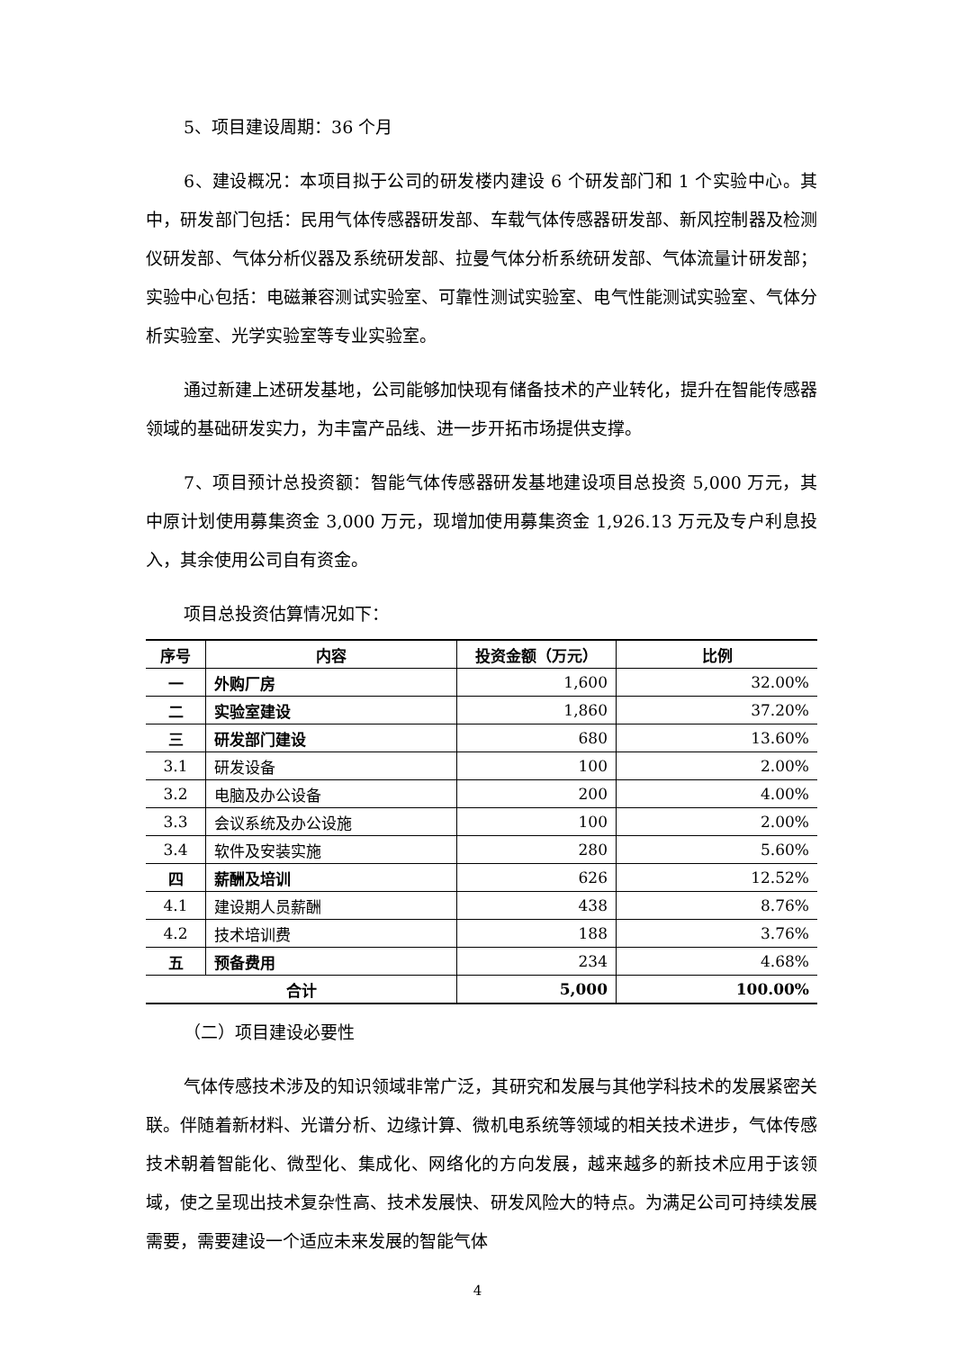5、项目建设周期：36 个月
6、建设概况：本项目拟于公司的研发楼内建设 6 个研发部门和 1 个实验中心。其中，研发部门包括：民用气体传感器研发部、车载气体传感器研发部、新风控制器及检测仪研发部、气体分析仪器及系统研发部、拉曼气体分析系统研发部、气体流量计研发部；实验中心包括：电磁兼容测试实验室、可靠性测试实验室、电气性能测试实验室、气体分析实验室、光学实验室等专业实验室。
通过新建上述研发基地，公司能够加快现有储备技术的产业转化，提升在智能传感器领域的基础研发实力，为丰富产品线、进一步开拓市场提供支撑。
7、项目预计总投资额：智能气体传感器研发基地建设项目总投资 5,000 万元，其中原计划使用募集资金 3,000 万元，现增加使用募集资金 1,926.13 万元及专户利息投入，其余使用公司自有资金。
项目总投资估算情况如下：
| 序号 | 内容 | 投资金额（万元） | 比例 |
| --- | --- | --- | --- |
| 一 | 外购厂房 | 1,600 | 32.00% |
| 二 | 实验室建设 | 1,860 | 37.20% |
| 三 | 研发部门建设 | 680 | 13.60% |
| 3.1 | 研发设备 | 100 | 2.00% |
| 3.2 | 电脑及办公设备 | 200 | 4.00% |
| 3.3 | 会议系统及办公设施 | 100 | 2.00% |
| 3.4 | 软件及安装实施 | 280 | 5.60% |
| 四 | 薪酬及培训 | 626 | 12.52% |
| 4.1 | 建设期人员薪酬 | 438 | 8.76% |
| 4.2 | 技术培训费 | 188 | 3.76% |
| 五 | 预备费用 | 234 | 4.68% |
| 合计 | | 5,000 | 100.00% |
（二）项目建设必要性
气体传感技术涉及的知识领域非常广泛，其研究和发展与其他学科技术的发展紧密关联。伴随着新材料、光谱分析、边缘计算、微机电系统等领域的相关技术进步，气体传感技术朝着智能化、微型化、集成化、网络化的方向发展，越来越多的新技术应用于该领域，使之呈现出技术复杂性高、技术发展快、研发风险大的特点。为满足公司可持续发展需要，需要建设一个适应未来发展的智能气体
4